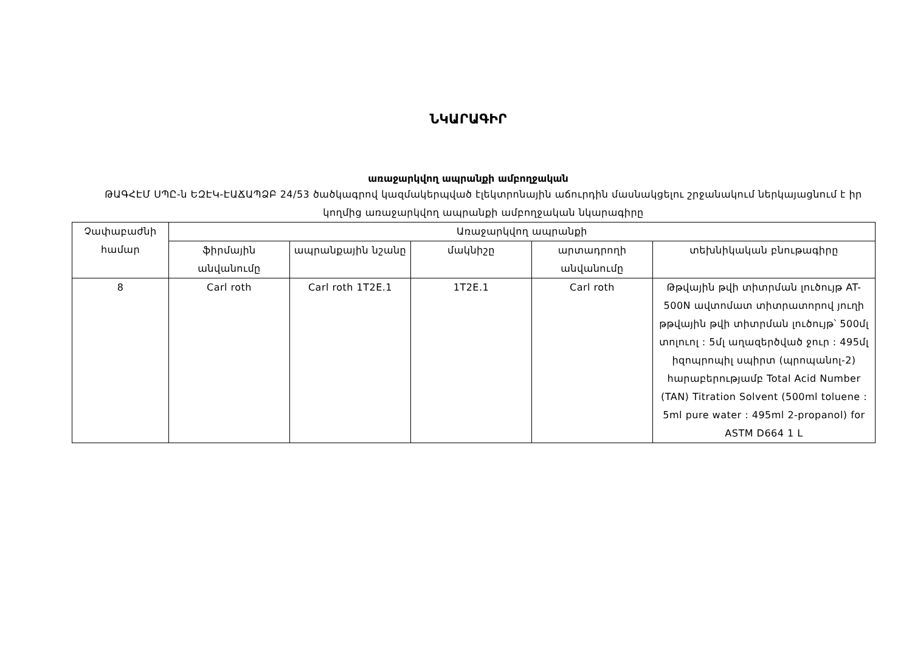ՆԿԱՐԱԳԻՐ
առաջարկվող ապրանքի ամբողջական
ԹԱԳՀԷՄ ՍՊԸ-ն ԵԶԷԿ-ԷԱՃԱՊՁԲ 24/53 ծածկագրով կազմակերպված էլեկտրոնային աճուրդին մասնակցելու շրջանակում ներկայացնում է իր կողմից առաջարկվող ապրանքի ամբողջական նկարագիրը
| Չափաբաժնի համար | Առաջարկվող ապրանքի | | | | |
| --- | --- | --- | --- | --- | --- |
| | ֆիրմային անվանումը | ապրանքային նշանը | մակնիշը | արտադրողի անվանումը | տեխնիկական բնութագիրը |
| 8 | Carl roth | Carl roth 1T2E.1 | 1T2E.1 | Carl roth | Թթվային թվի տիտրման լուծույթ AT-500N ավտոմատ տիտրատորով յուղի թթվային թվի տիտրման լուծույթ՝ 500մլ տոլուոլ : 5մլ աղազերծված ջուր : 495մլ իզոպրոպիլ սպիրտ (պրոպանոլ-2) հարաբերությամբ Total Acid Number (TAN) Titration Solvent (500ml toluene : 5ml pure water : 495ml 2-propanol) for ASTM D664 1 L |